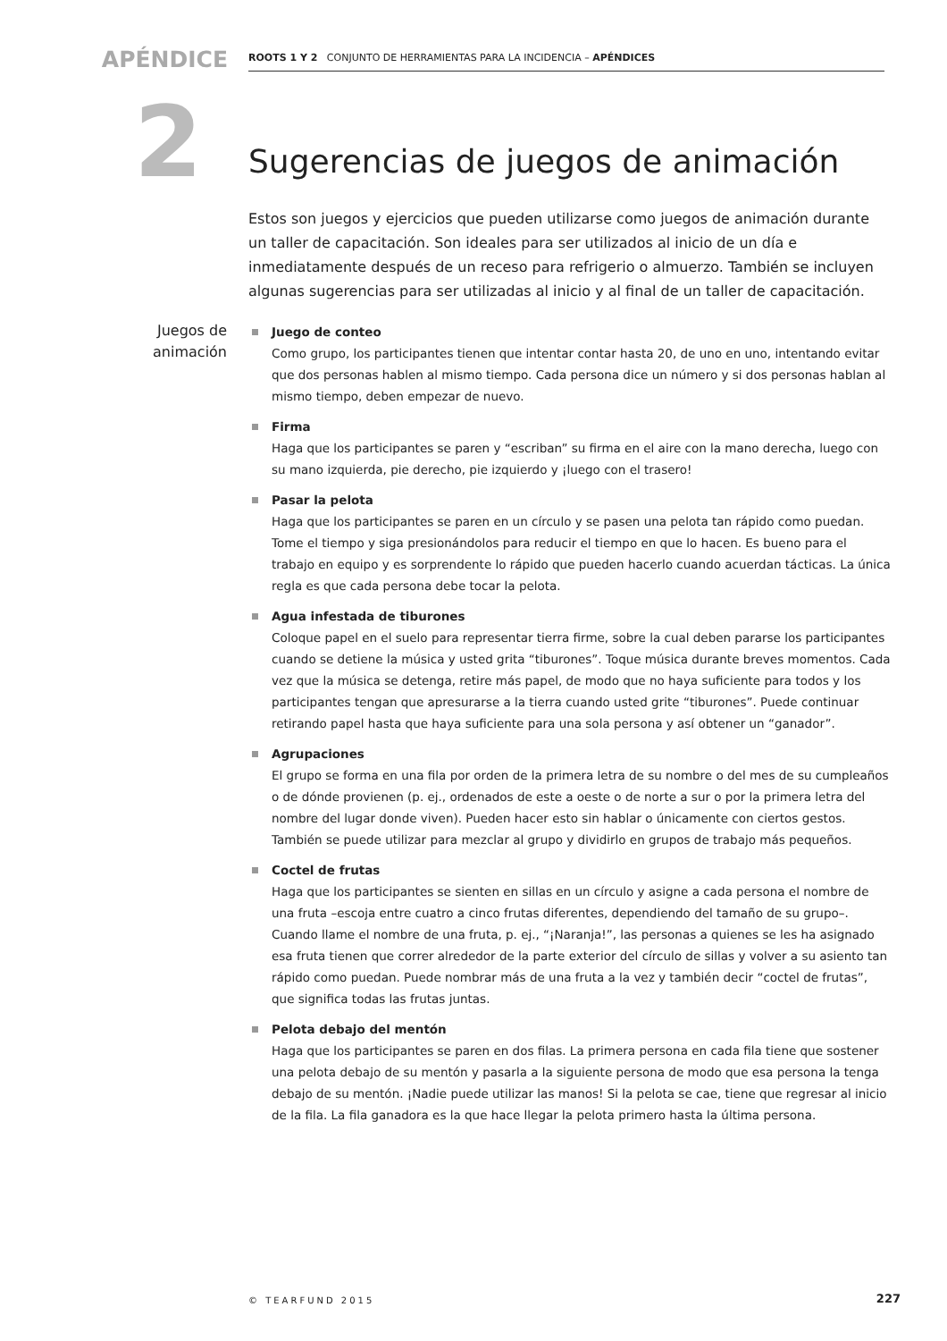APÉNDICE ROOTS 1 Y 2 CONJUNTO DE HERRAMIENTAS PARA LA INCIDENCIA – APÉNDICES
2
Juegos de animación
Sugerencias de juegos de animación
Estos son juegos y ejercicios que pueden utilizarse como juegos de animación durante un taller de capacitación. Son ideales para ser utilizados al inicio de un día e inmediatamente después de un receso para refrigerio o almuerzo. También se incluyen algunas sugerencias para ser utilizadas al inicio y al final de un taller de capacitación.
Juego de conteo
Como grupo, los participantes tienen que intentar contar hasta 20, de uno en uno, intentando evitar que dos personas hablen al mismo tiempo. Cada persona dice un número y si dos personas hablan al mismo tiempo, deben empezar de nuevo.
Firma
Haga que los participantes se paren y “escriban” su firma en el aire con la mano derecha, luego con su mano izquierda, pie derecho, pie izquierdo y ¡luego con el trasero!
Pasar la pelota
Haga que los participantes se paren en un círculo y se pasen una pelota tan rápido como puedan. Tome el tiempo y siga presionándolos para reducir el tiempo en que lo hacen. Es bueno para el trabajo en equipo y es sorprendente lo rápido que pueden hacerlo cuando acuerdan tácticas. La única regla es que cada persona debe tocar la pelota.
Agua infestada de tiburones
Coloque papel en el suelo para representar tierra firme, sobre la cual deben pararse los participantes cuando se detiene la música y usted grita “tiburones”. Toque música durante breves momentos. Cada vez que la música se detenga, retire más papel, de modo que no haya suficiente para todos y los participantes tengan que apresurarse a la tierra cuando usted grite “tiburones”. Puede continuar retirando papel hasta que haya suficiente para una sola persona y así obtener un “ganador”.
Agrupaciones
El grupo se forma en una fila por orden de la primera letra de su nombre o del mes de su cumpleaños o de dónde provienen (p. ej., ordenados de este a oeste o de norte a sur o por la primera letra del nombre del lugar donde viven). Pueden hacer esto sin hablar o únicamente con ciertos gestos. También se puede utilizar para mezclar al grupo y dividirlo en grupos de trabajo más pequeños.
Coctel de frutas
Haga que los participantes se sienten en sillas en un círculo y asigne a cada persona el nombre de una fruta –escoja entre cuatro a cinco frutas diferentes, dependiendo del tamaño de su grupo–. Cuando llame el nombre de una fruta, p. ej., “¡Naranja!”, las personas a quienes se les ha asignado esa fruta tienen que correr alrededor de la parte exterior del círculo de sillas y volver a su asiento tan rápido como puedan. Puede nombrar más de una fruta a la vez y también decir “coctel de frutas”, que significa todas las frutas juntas.
Pelota debajo del mentón
Haga que los participantes se paren en dos filas. La primera persona en cada fila tiene que sostener una pelota debajo de su mentón y pasarla a la siguiente persona de modo que esa persona la tenga debajo de su mentón. ¡Nadie puede utilizar las manos! Si la pelota se cae, tiene que regresar al inicio de la fila. La fila ganadora es la que hace llegar la pelota primero hasta la última persona.
© TEARFUND 2015 227